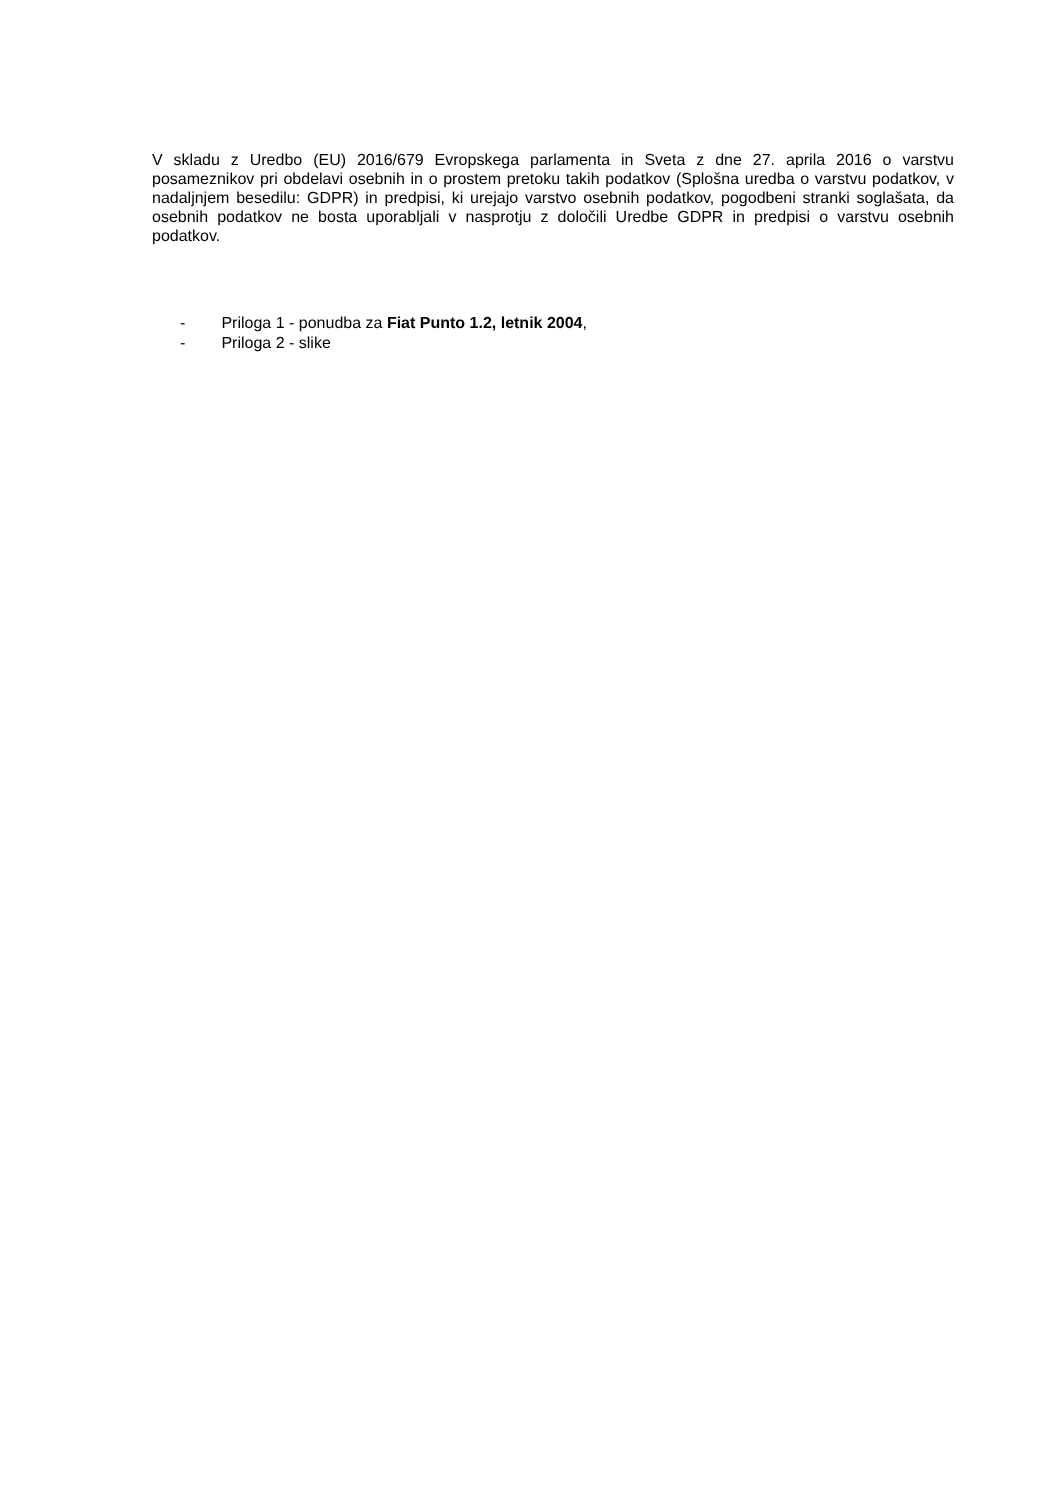V skladu z Uredbo (EU) 2016/679 Evropskega parlamenta in Sveta z dne 27. aprila 2016 o varstvu posameznikov pri obdelavi osebnih in o prostem pretoku takih podatkov (Splošna uredba o varstvu podatkov, v nadaljnjem besedilu: GDPR) in predpisi, ki urejajo varstvo osebnih podatkov, pogodbeni stranki soglašata, da osebnih podatkov ne bosta uporabljali v nasprotju z določili Uredbe GDPR in predpisi o varstvu osebnih podatkov.
- Priloga 1 - ponudba za Fiat Punto 1.2, letnik 2004,
- Priloga 2 - slike